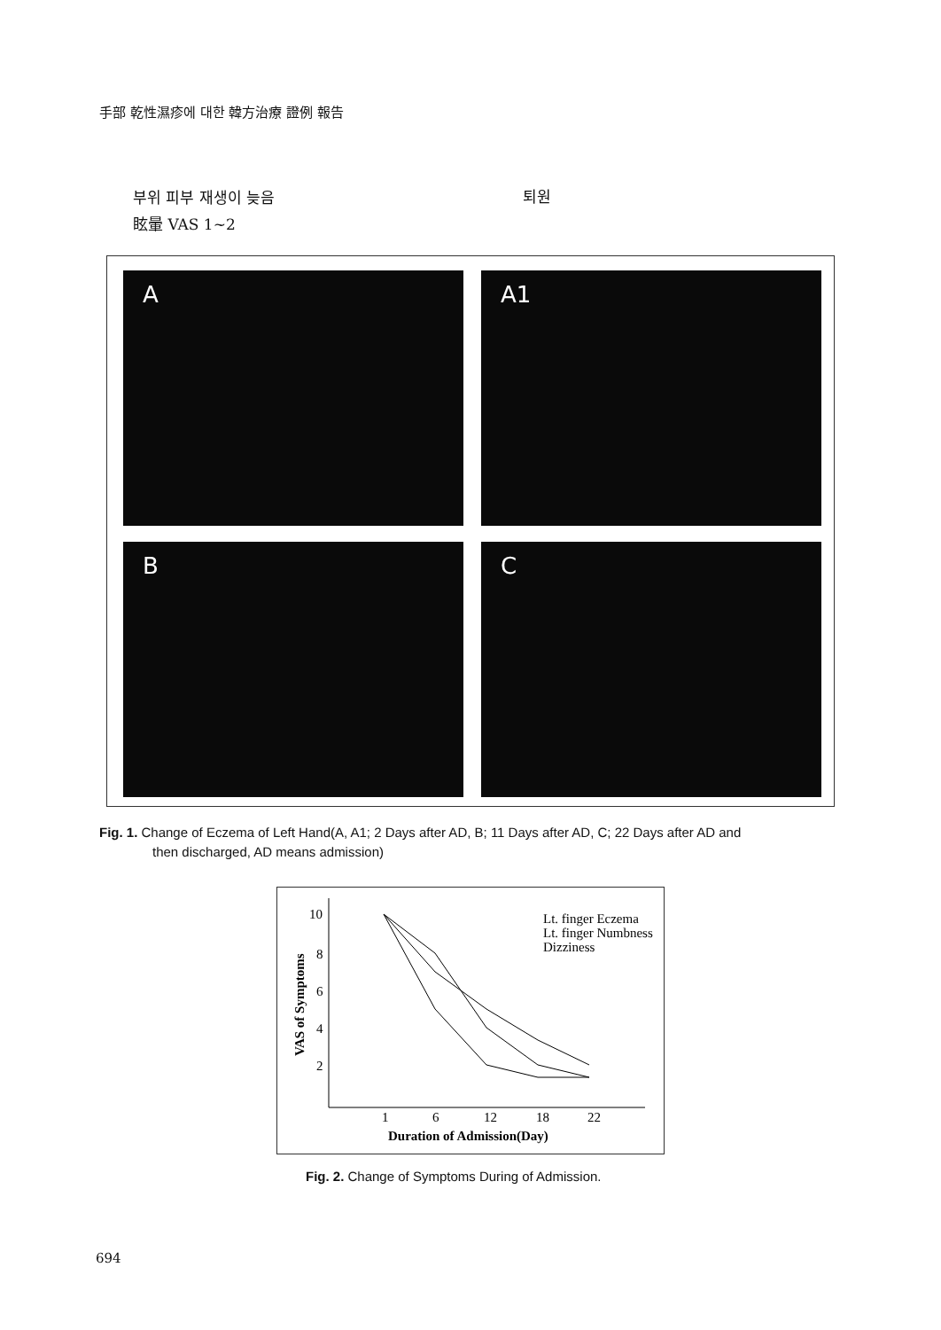手部 乾性濕疹에 대한 韓方治療 證例 報告
부위 피부 재생이 늦음
眩暈 VAS 1~2
퇴원
A A1
B C
Fig. 1. Change of Eczema of Left Hand(A, A1; 2 Days after AD, B; 11 Days after AD, C; 22 Days after AD and
then discharged, AD means admission)
VAS of Symptoms
10
8
6
4
2
1
6
12
18
22
Duration of Admission(Day)
Lt. finger Eczema
Lt. finger Numbness
Dizziness
Fig. 2. Change of Symptoms During of Admission.
694